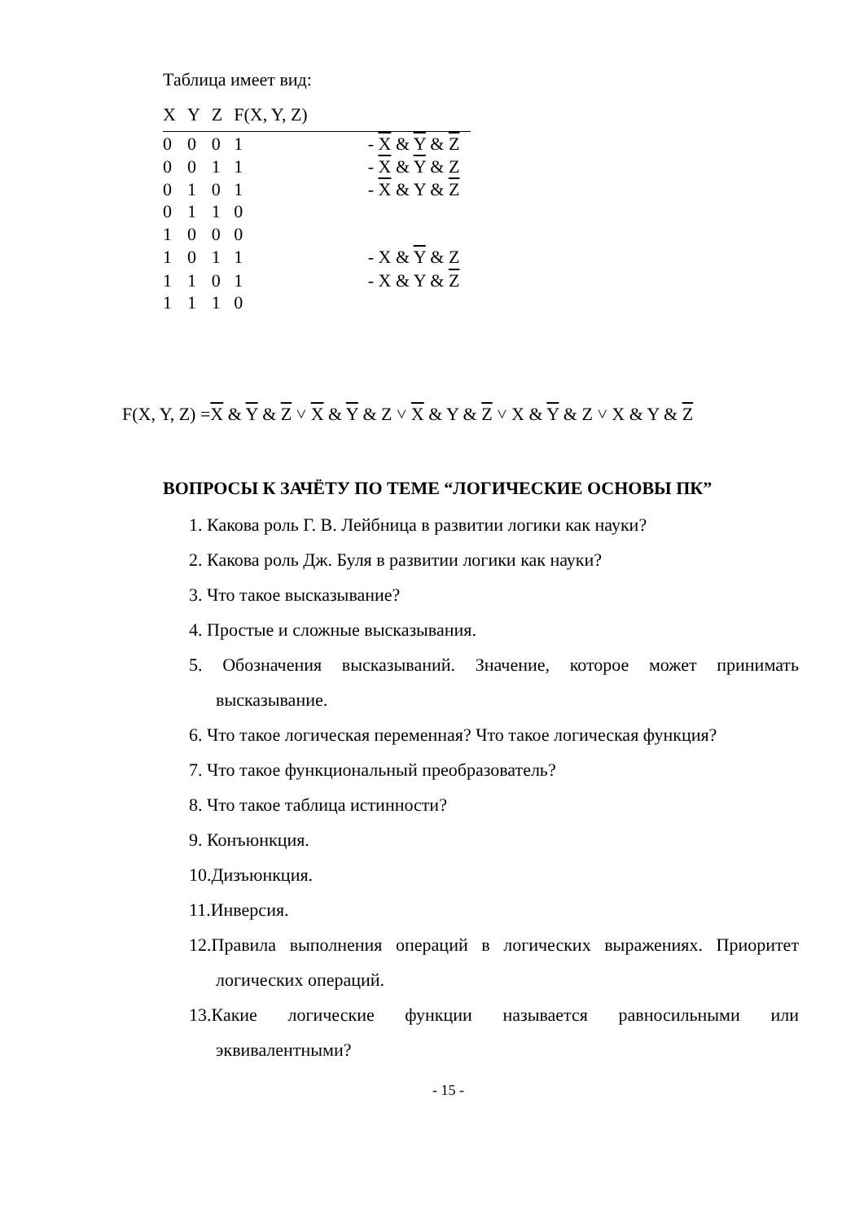Таблица имеет вид:
| X | Y | Z | F(X, Y, Z) | |
| --- | --- | --- | --- | --- |
| 0 | 0 | 0 | 1 | - X & Y & Z |
| 0 | 0 | 1 | 1 | - X & Y & Z |
| 0 | 1 | 0 | 1 | - X & Y & Z |
| 0 | 1 | 1 | 0 | |
| 1 | 0 | 0 | 0 | |
| 1 | 0 | 1 | 1 | - X & Y & Z |
| 1 | 1 | 0 | 1 | - X & Y & Z |
| 1 | 1 | 1 | 0 | |
F(X, Y, Z) =X & Y & Z ˅ X & Y & Z ˅ X & Y & Z ˅ X & Y & Z ˅ X & Y & Z
ВОПРОСЫ К ЗАЧЁТУ ПО ТЕМЕ “ЛОГИЧЕСКИЕ ОСНОВЫ ПК”
1. Какова роль Г. В. Лейбница в развитии логики как науки?
2. Какова роль Дж. Буля в развитии логики как науки?
3. Что такое высказывание?
4. Простые и сложные высказывания.
5. Обозначения высказываний. Значение, которое может принимать высказывание.
6. Что такое логическая переменная? Что такое логическая функция?
7. Что такое функциональный преобразователь?
8. Что такое таблица истинности?
9. Конъюнкция.
10.Дизъюнкция.
11.Инверсия.
12.Правила выполнения операций в логических выражениях. Приоритет логических операций.
13.Какие логические функции называется равносильными или эквивалентными?
- 15 -